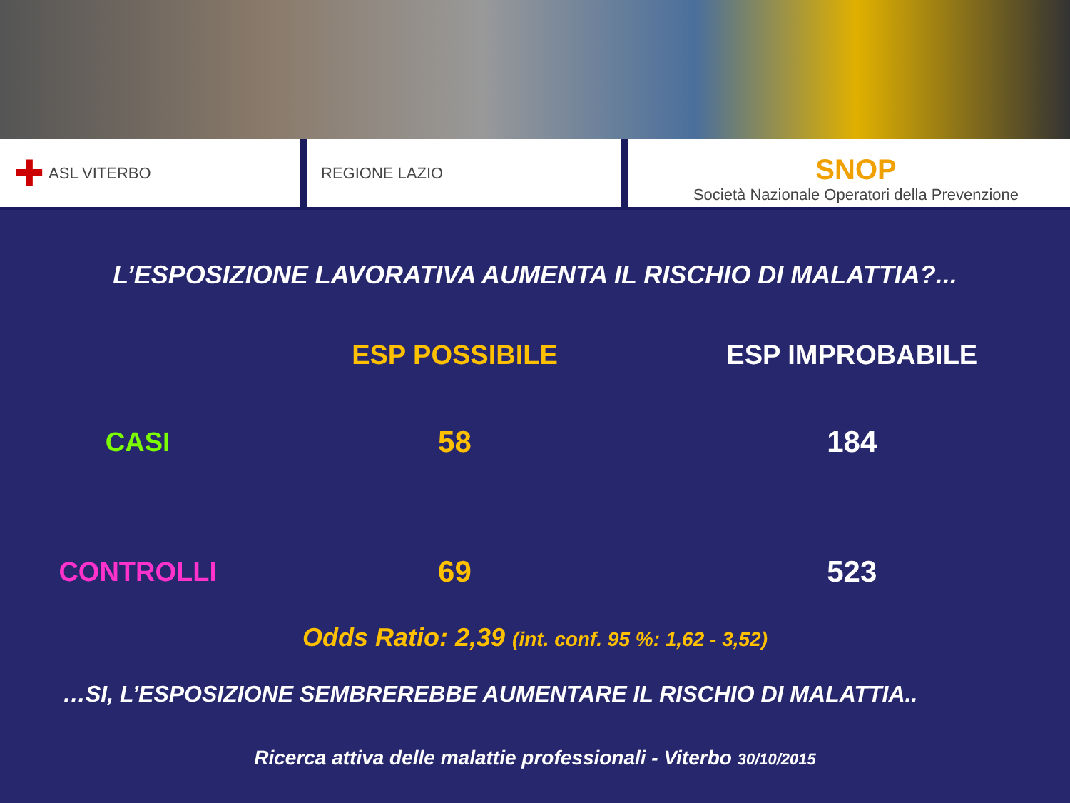✚ ASL VITERBO REGIONE LAZIO
SNOP
Società Nazionale Operatori della Prevenzione
L’ESPOSIZIONE LAVORATIVA AUMENTA IL RISCHIO DI MALATTIA?...
| | ESP POSSIBILE | ESP IMPROBABILE |
| --- | --- | --- |
| CASI | 58 | 184 |
| CONTROLLI | 69 | 523 |
Odds Ratio: 2,39 (int. conf. 95 %: 1,62 - 3,52)
…SI, L’ESPOSIZIONE SEMBREREBBE AUMENTARE IL RISCHIO DI MALATTIA..
Ricerca attiva delle malattie professionali - Viterbo 30/10/2015